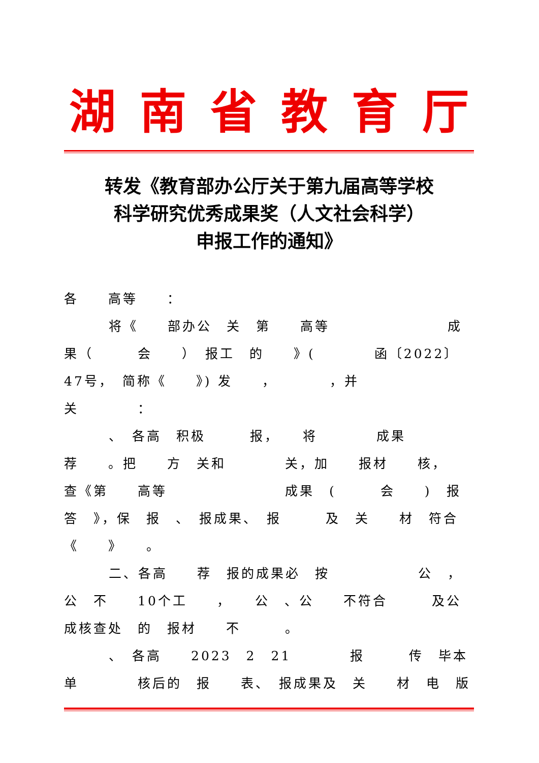湖南省教育厅
转发《教育部办公厅关于第九届高等学校
科学研究优秀成果奖（人文社会科学）
申报工作的通知》
各　　高等　　：
将《　　部办公　关　第　　高等　　　　　　　　成果（　　　会　　）　报工　的　　》(　　　　函〔2022〕47号，　简称《　　》) 发　　，　　　　，并　　关　　　　：
、　各高　积极　　　报，　　将　　　　成果　荐　　。把　　方　关和　　　　关，加　　报材　　核，　　查《第　　高等　　　　　　　　成果　(　　　会　　)　报答　》，保　报　、　报成果、　报　　　及　关　　材　符合《　　》　　。
二、各高　　荐　报的成果必　按　　　　　　公　，公　不　　10个工　　，　　公　、公　　不符合　　　及公　　　　　成核查处　的　报材　　不　　　。
、　各高　　2023　2　21　　　　报　　　传　毕本单　　　　核后的　报　　表、　报成果及　关　　材　电　版